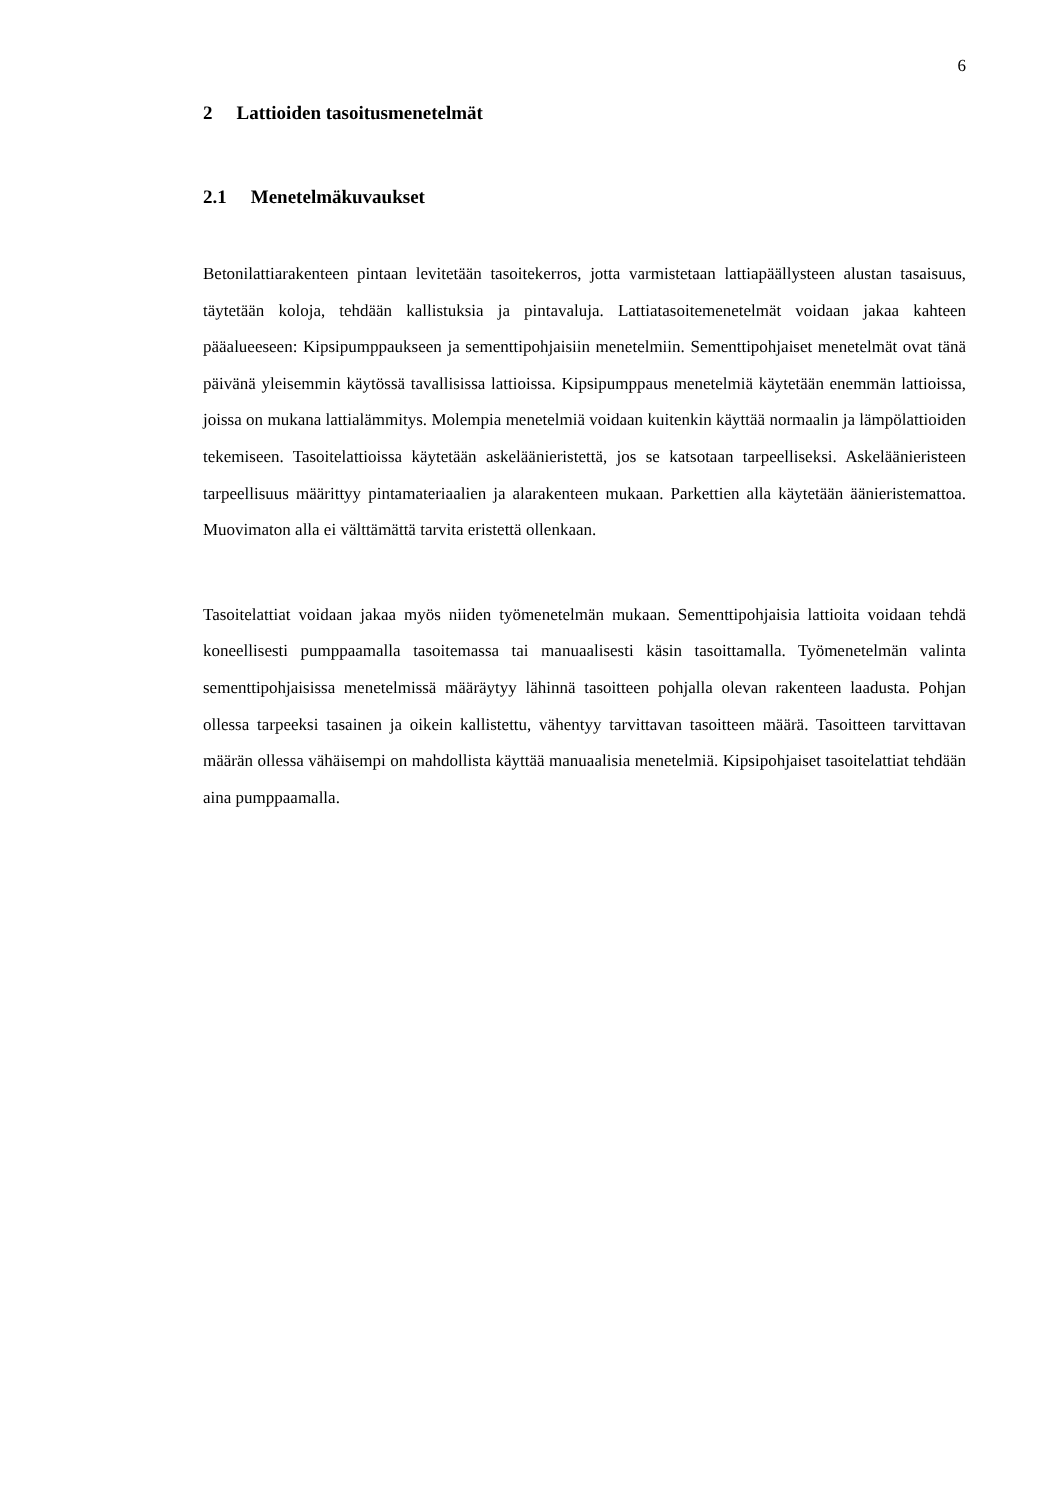6
2 Lattioiden tasoitusmenetelmät
2.1 Menetelmäkuvaukset
Betonilattiarakenteen pintaan levitetään tasoitekerros, jotta varmistetaan lattiapäällysteen alustan tasaisuus, täytetään koloja, tehdään kallistuksia ja pintavaluja. Lattiatasoitemenetelmät voidaan jakaa kahteen pääalueeseen: Kipsipumppaukseen ja sementtipohjaisiin menetelmiin. Sementtipohjaiset menetelmät ovat tänä päivänä yleisemmin käytössä tavallisissa lattioissa. Kipsipumppaus menetelmiä käytetään enemmän lattioissa, joissa on mukana lattialämmitys. Molempia menetelmiä voidaan kuitenkin käyttää normaalin ja lämpölattioiden tekemiseen. Tasoitelattioissa käytetään askeläänieristettä, jos se katsotaan tarpeelliseksi. Askeläänieristeen tarpeellisuus määrittyy pintamateriaalien ja alarakenteen mukaan. Parkettien alla käytetään äänieristemattoa. Muovimaton alla ei välttämättä tarvita eristettä ollenkaan.
Tasoitelattiat voidaan jakaa myös niiden työmenetelmän mukaan. Sementtipohjaisia lattioita voidaan tehdä koneellisesti pumppaamalla tasoitemassa tai manuaalisesti käsin tasoittamalla. Työmenetelmän valinta sementtipohjaisissa menetelmissä määräytyy lähinnä tasoitteen pohjalla olevan rakenteen laadusta. Pohjan ollessa tarpeeksi tasainen ja oikein kallistettu, vähentyy tarvittavan tasoitteen määrä. Tasoitteen tarvittavan määrän ollessa vähäisempi on mahdollista käyttää manuaalisia menetelmiä. Kipsipohjaiset tasoitelattiat tehdään aina pumppaamalla.